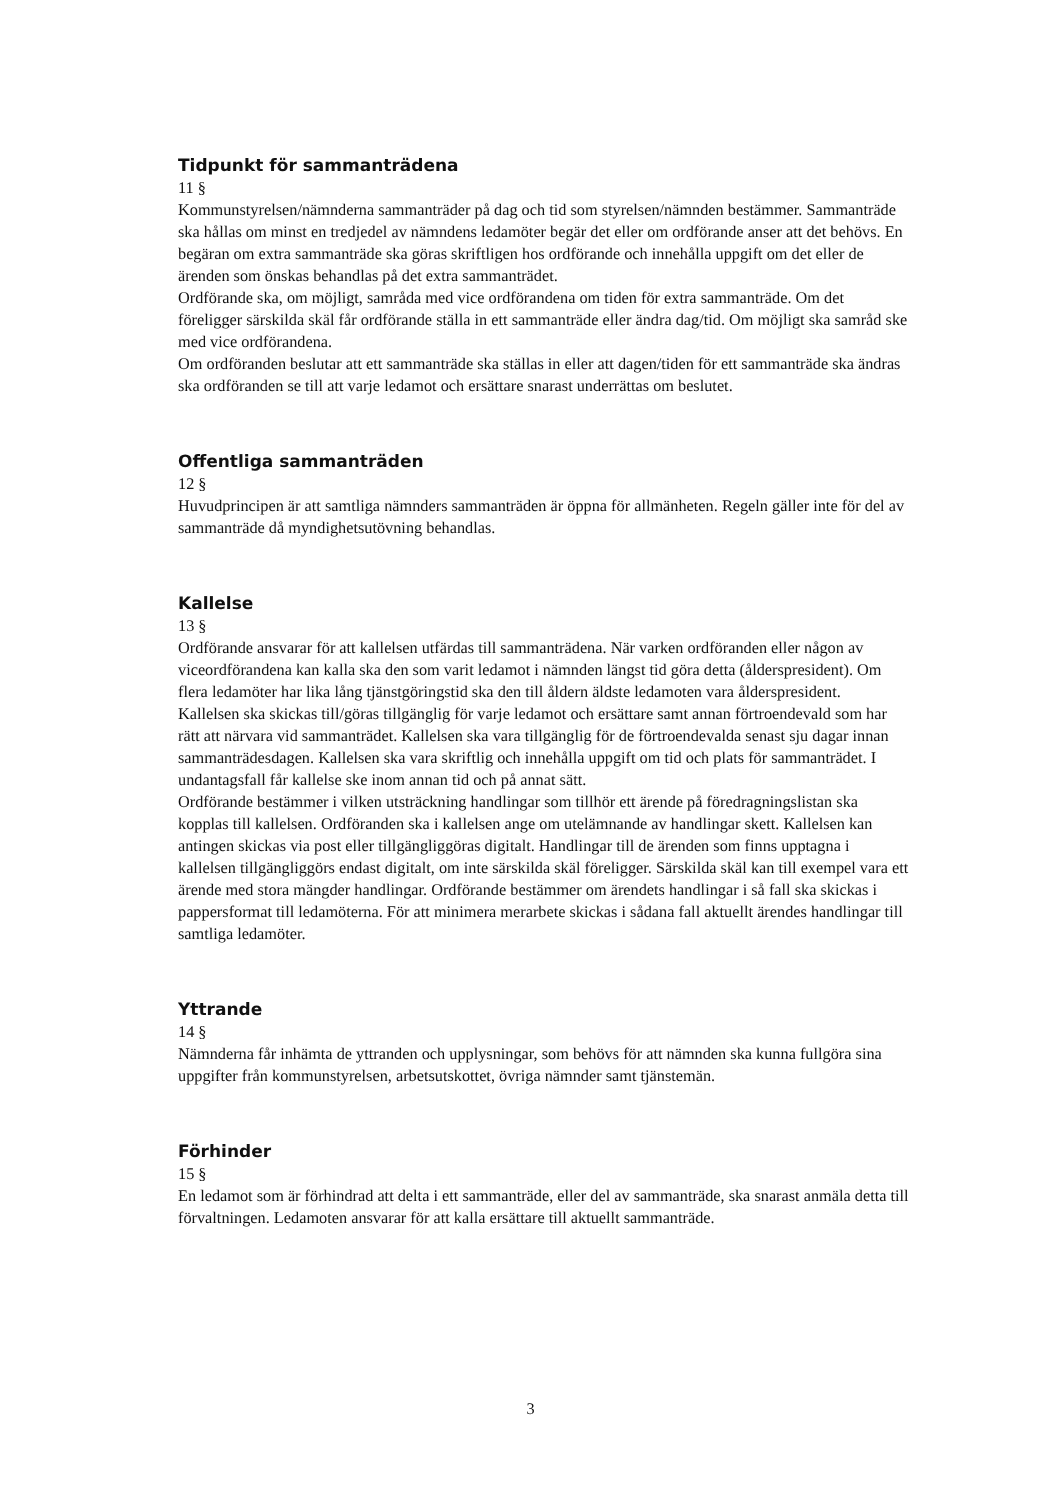Tidpunkt för sammanträdena
11 §
Kommunstyrelsen/nämnderna sammanträder på dag och tid som styrelsen/nämnden bestämmer. Sammanträde ska hållas om minst en tredjedel av nämndens ledamöter begär det eller om ordförande anser att det behövs. En begäran om extra sammanträde ska göras skriftligen hos ordförande och innehålla uppgift om det eller de ärenden som önskas behandlas på det extra sammanträdet.
Ordförande ska, om möjligt, samråda med vice ordförandena om tiden för extra sammanträde. Om det föreligger särskilda skäl får ordförande ställa in ett sammanträde eller ändra dag/tid. Om möjligt ska samråd ske med vice ordförandena.
Om ordföranden beslutar att ett sammanträde ska ställas in eller att dagen/tiden för ett sammanträde ska ändras ska ordföranden se till att varje ledamot och ersättare snarast underrättas om beslutet.
Offentliga sammanträden
12 §
Huvudprincipen är att samtliga nämnders sammanträden är öppna för allmänheten. Regeln gäller inte för del av sammanträde då myndighetsutövning behandlas.
Kallelse
13 §
Ordförande ansvarar för att kallelsen utfärdas till sammanträdena. När varken ordföranden eller någon av viceordförandena kan kalla ska den som varit ledamot i nämnden längst tid göra detta (ålderspresident). Om flera ledamöter har lika lång tjänstgöringstid ska den till åldern äldste ledamoten vara ålderspresident.
Kallelsen ska skickas till/göras tillgänglig för varje ledamot och ersättare samt annan förtroendevald som har rätt att närvara vid sammanträdet. Kallelsen ska vara tillgänglig för de förtroendevalda senast sju dagar innan sammanträdesdagen. Kallelsen ska vara skriftlig och innehålla uppgift om tid och plats för sammanträdet. I undantagsfall får kallelse ske inom annan tid och på annat sätt.
Ordförande bestämmer i vilken utsträckning handlingar som tillhör ett ärende på föredragningslistan ska kopplas till kallelsen. Ordföranden ska i kallelsen ange om utelämnande av handlingar skett. Kallelsen kan antingen skickas via post eller tillgängliggöras digitalt. Handlingar till de ärenden som finns upptagna i kallelsen tillgängliggörs endast digitalt, om inte särskilda skäl föreligger. Särskilda skäl kan till exempel vara ett ärende med stora mängder handlingar. Ordförande bestämmer om ärendets handlingar i så fall ska skickas i pappersformat till ledamöterna. För att minimera merarbete skickas i sådana fall aktuellt ärendes handlingar till samtliga ledamöter.
Yttrande
14 §
Nämnderna får inhämta de yttranden och upplysningar, som behövs för att nämnden ska kunna fullgöra sina uppgifter från kommunstyrelsen, arbetsutskottet, övriga nämnder samt tjänstemän.
Förhinder
15 §
En ledamot som är förhindrad att delta i ett sammanträde, eller del av sammanträde, ska snarast anmäla detta till förvaltningen. Ledamoten ansvarar för att kalla ersättare till aktuellt sammanträde.
3